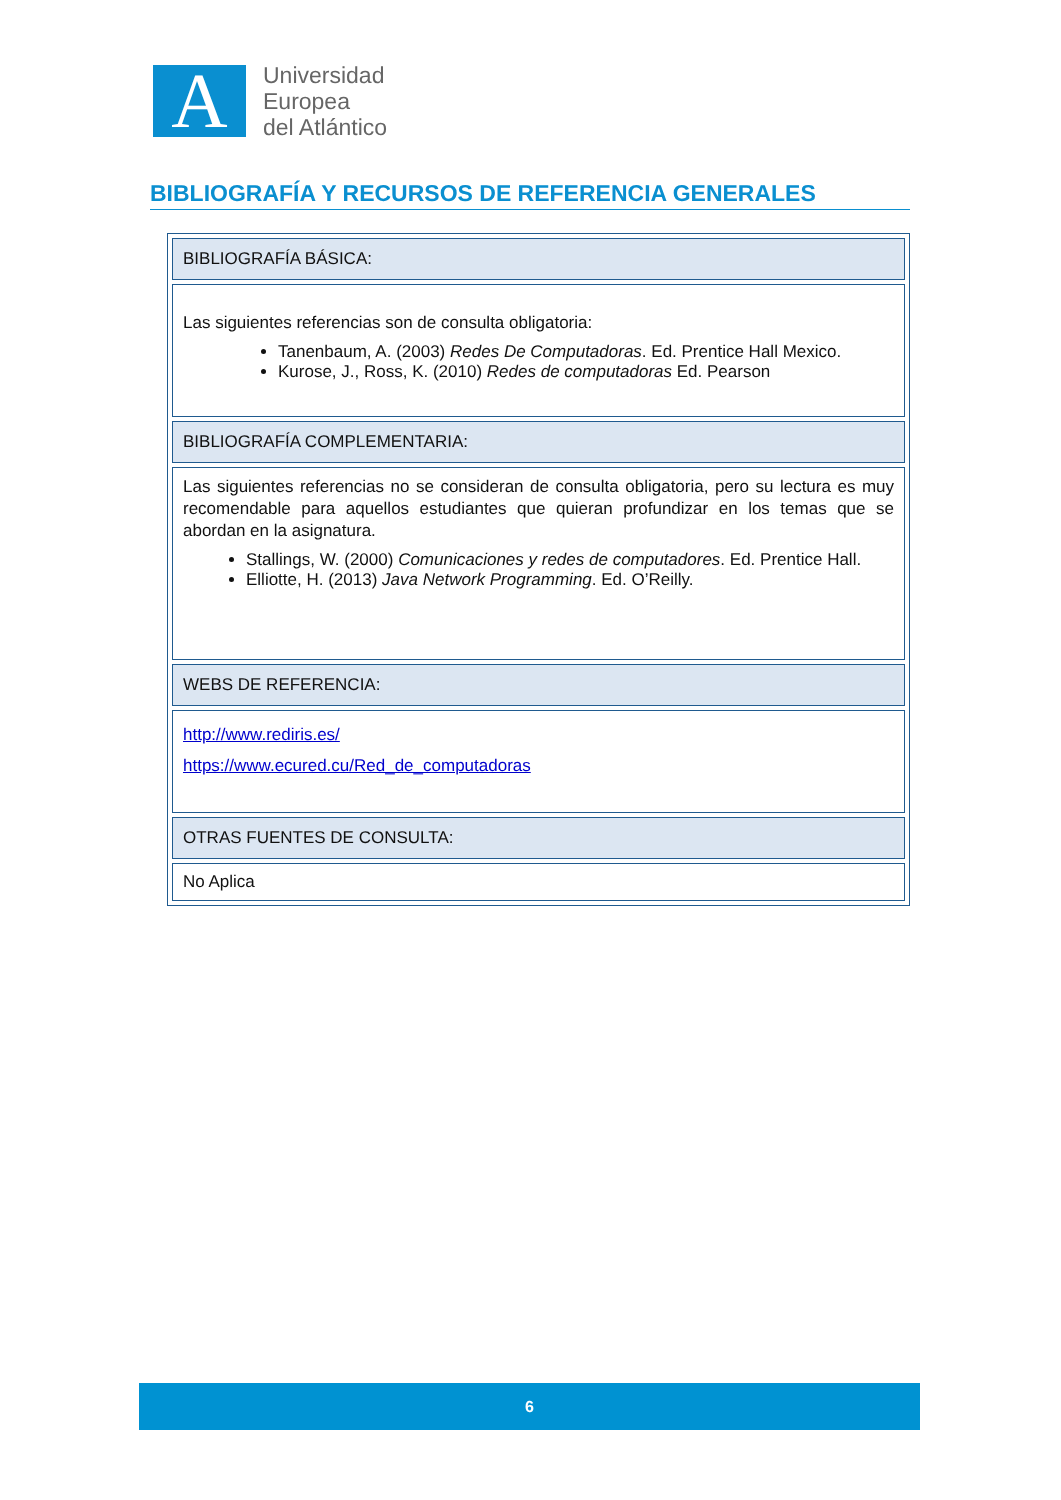A
Universidad
Europea
del Atlántico
BIBLIOGRAFÍA Y RECURSOS DE REFERENCIA GENERALES
| BIBLIOGRAFÍA BÁSICA: |
| Las siguientes referencias son de consulta obligatoria: Tanenbaum, A. (2003) Redes De Computadoras . Ed. Prentice Hall Mexico. Kurose, J., Ross, K. (2010) Redes de computadoras Ed. Pearson |
| BIBLIOGRAFÍA COMPLEMENTARIA: |
| Las siguientes referencias no se consideran de consulta obligatoria, pero su lectura es muy recomendable para aquellos estudiantes que quieran profundizar en los temas que se abordan en la asignatura. Stallings, W. (2000) Comunicaciones y redes de computadores . Ed. Prentice Hall. Elliotte, H. (2013) Java Network Programming . Ed. O’Reilly. |
| WEBS DE REFERENCIA: |
| http://www.rediris.es/ https://www.ecured.cu/Red_de_computadoras |
| OTRAS FUENTES DE CONSULTA: |
| No Aplica |
6